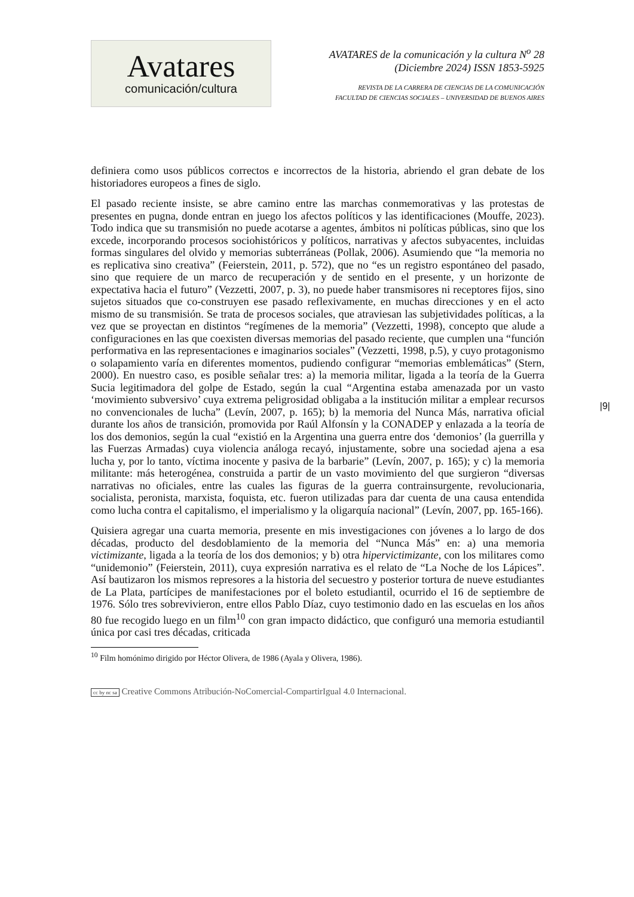Avatares
comunicación/cultura
AVATARES de la comunicación y la cultura N<sup>o</sup> 28
(Diciembre 2024) ISSN 1853-5925
REVISTA DE LA CARRERA DE CIENCIAS DE LA COMUNICACIÓN
FACULTAD DE CIENCIAS SOCIALES – UNIVERSIDAD DE BUENOS AIRES
definiera como usos públicos correctos e incorrectos de la historia, abriendo el gran debate de los historiadores europeos a fines de siglo.
El pasado reciente insiste, se abre camino entre las marchas conmemorativas y las protestas de presentes en pugna, donde entran en juego los afectos políticos y las identificaciones (Mouffe, 2023). Todo indica que su transmisión no puede acotarse a agentes, ámbitos ni políticas públicas, sino que los excede, incorporando procesos sociohistóricos y políticos, narrativas y afectos subyacentes, incluidas formas singulares del olvido y memorias subterráneas (Pollak, 2006). Asumiendo que “la memoria no es replicativa sino creativa” (Feierstein, 2011, p. 572), que no “es un registro espontáneo del pasado, sino que requiere de un marco de recuperación y de sentido en el presente, y un horizonte de expectativa hacia el futuro” (Vezzetti, 2007, p. 3), no puede haber transmisores ni receptores fijos, sino sujetos situados que co-construyen ese pasado reflexivamente, en muchas direcciones y en el acto mismo de su transmisión. Se trata de procesos sociales, que atraviesan las subjetividades políticas, a la vez que se proyectan en distintos “regímenes de la memoria” (Vezzetti, 1998), concepto que alude a configuraciones en las que coexisten diversas memorias del pasado reciente, que cumplen una “función performativa en las representaciones e imaginarios sociales” (Vezzetti, 1998, p.5), y cuyo protagonismo o solapamiento varía en diferentes momentos, pudiendo configurar “memorias emblemáticas” (Stern, 2000). En nuestro caso, es posible señalar tres: a) la memoria militar, ligada a la teoría de la Guerra Sucia legitimadora del golpe de Estado, según la cual “Argentina estaba amenazada por un vasto ‘movimiento subversivo’ cuya extrema peligrosidad obligaba a la institución militar a emplear recursos no convencionales de lucha” (Levín, 2007, p. 165); b) la memoria del Nunca Más, narrativa oficial durante los años de transición, promovida por Raúl Alfonsín y la CONADEP y enlazada a la teoría de los dos demonios, según la cual “existió en la Argentina una guerra entre dos ‘demonios’ (la guerrilla y las Fuerzas Armadas) cuya violencia análoga recayó, injustamente, sobre una sociedad ajena a esa lucha y, por lo tanto, víctima inocente y pasiva de la barbarie” (Levín, 2007, p. 165); y c) la memoria militante: más heterogénea, construida a partir de un vasto movimiento del que surgieron “diversas narrativas no oficiales, entre las cuales las figuras de la guerra contrainsurgente, revolucionaria, socialista, peronista, marxista, foquista, etc. fueron utilizadas para dar cuenta de una causa entendida como lucha contra el capitalismo, el imperialismo y la oligarquía nacional” (Levín, 2007, pp. 165-166).
Quisiera agregar una cuarta memoria, presente en mis investigaciones con jóvenes a lo largo de dos décadas, producto del desdoblamiento de la memoria del “Nunca Más” en: a) una memoria victimizante, ligada a la teoría de los dos demonios; y b) otra hipervictimizante, con los militares como “unidemonio” (Feierstein, 2011), cuya expresión narrativa es el relato de “La Noche de los Lápices”. Así bautizaron los mismos represores a la historia del secuestro y posterior tortura de nueve estudiantes de La Plata, partícipes de manifestaciones por el boleto estudiantil, ocurrido el 16 de septiembre de 1976. Sólo tres sobrevivieron, entre ellos Pablo Díaz, cuyo testimonio dado en las escuelas en los años 80 fue recogido luego en un film<sup>10</sup> con gran impacto didáctico, que configuró una memoria estudiantil única por casi tres décadas, criticada
<sup>10</sup> Film homónimo dirigido por Héctor Olivera, de 1986 (Ayala y Olivera, 1986).
cc by nc sa Creative Commons Atribución-NoComercial-CompartirIgual 4.0 Internacional.
|9|